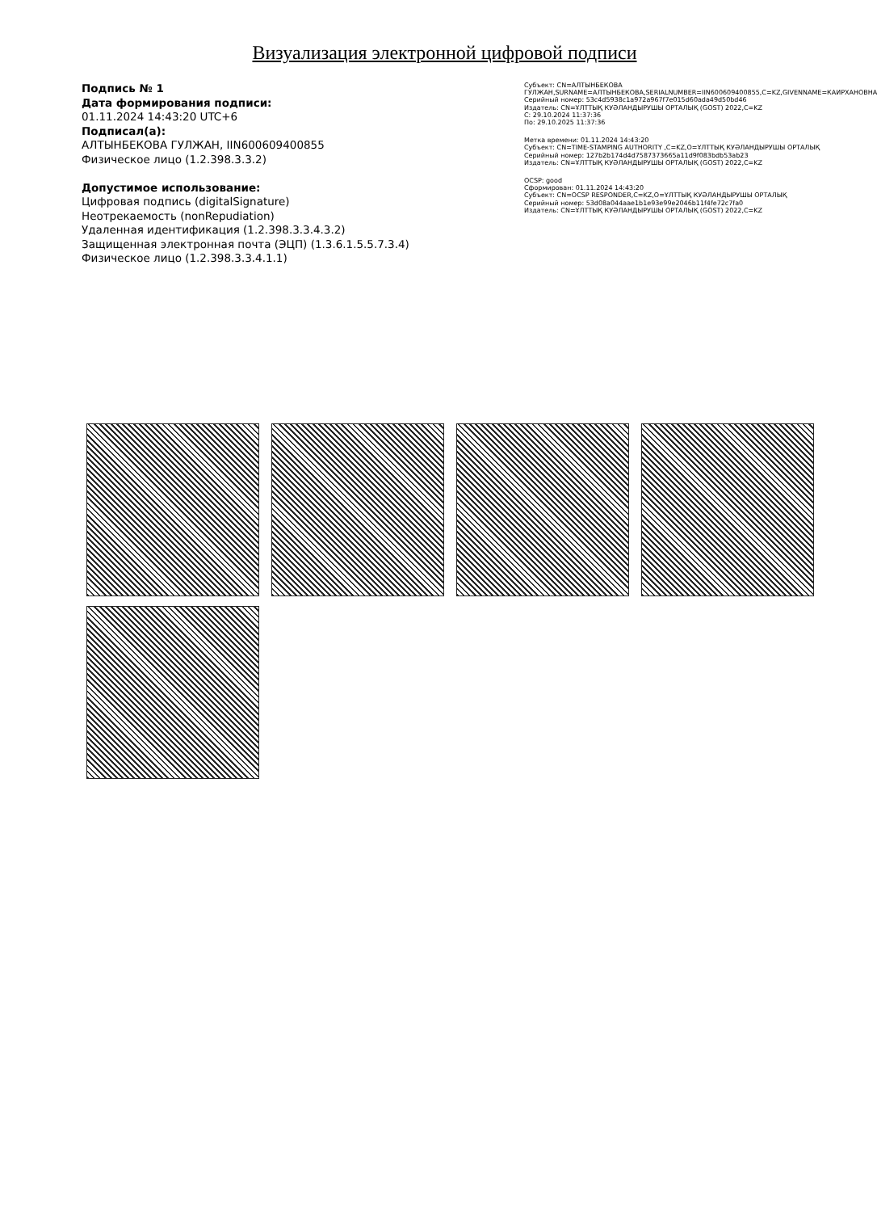Визуализация электронной цифровой подписи
Подпись № 1
Дата формирования подписи:
01.11.2024 14:43:20 UTC+6
Подписал(а):
АЛТЫНБЕКОВА ГУЛЖАН, IIN600609400855
Физическое лицо (1.2.398.3.3.2)
Допустимое использование:
Цифровая подпись (digitalSignature)
Неотрекаемость (nonRepudiation)
Удаленная идентификация (1.2.398.3.3.4.3.2)
Защищенная электронная почта (ЭЦП) (1.3.6.1.5.5.7.3.4)
Физическое лицо (1.2.398.3.3.4.1.1)
Субъект: CN=АЛТЫНБЕКОВА ГУЛЖАН,SURNAME=АЛТЫНБЕКОВА,SERIALNUMBER=IIN600609400855,C=KZ,GIVENNAME=КАИРХАНОВНА
Серийный номер: 53c4d5938c1a972a967f7e015d60ada49d50bd46
Издатель: CN=ҰЛТТЫҚ КУӘЛАНДЫРУШЫ ОРТАЛЫҚ (GOST) 2022,C=KZ
С: 29.10.2024 11:37:36
По: 29.10.2025 11:37:36
Метка времени: 01.11.2024 14:43:20
Субъект: CN=TIME-STAMPING AUTHORITY ,C=KZ,O=ҰЛТТЫҚ КУӘЛАНДЫРУШЫ ОРТАЛЫҚ
Серийный номер: 127b2b174d4d7587373665a11d9f083bdb53ab23
Издатель: CN=ҰЛТТЫҚ КУӘЛАНДЫРУШЫ ОРТАЛЫҚ (GOST) 2022,C=KZ
OCSP: good
Сформирован: 01.11.2024 14:43:20
Субъект: CN=OCSP RESPONDER,C=KZ,O=ҰЛТТЫҚ КУӘЛАНДЫРУШЫ ОРТАЛЫҚ
Серийный номер: 53d08a044aae1b1e93e99e2046b11f4fe72c7fa0
Издатель: CN=ҰЛТТЫҚ КУӘЛАНДЫРУШЫ ОРТАЛЫҚ (GOST) 2022,C=KZ